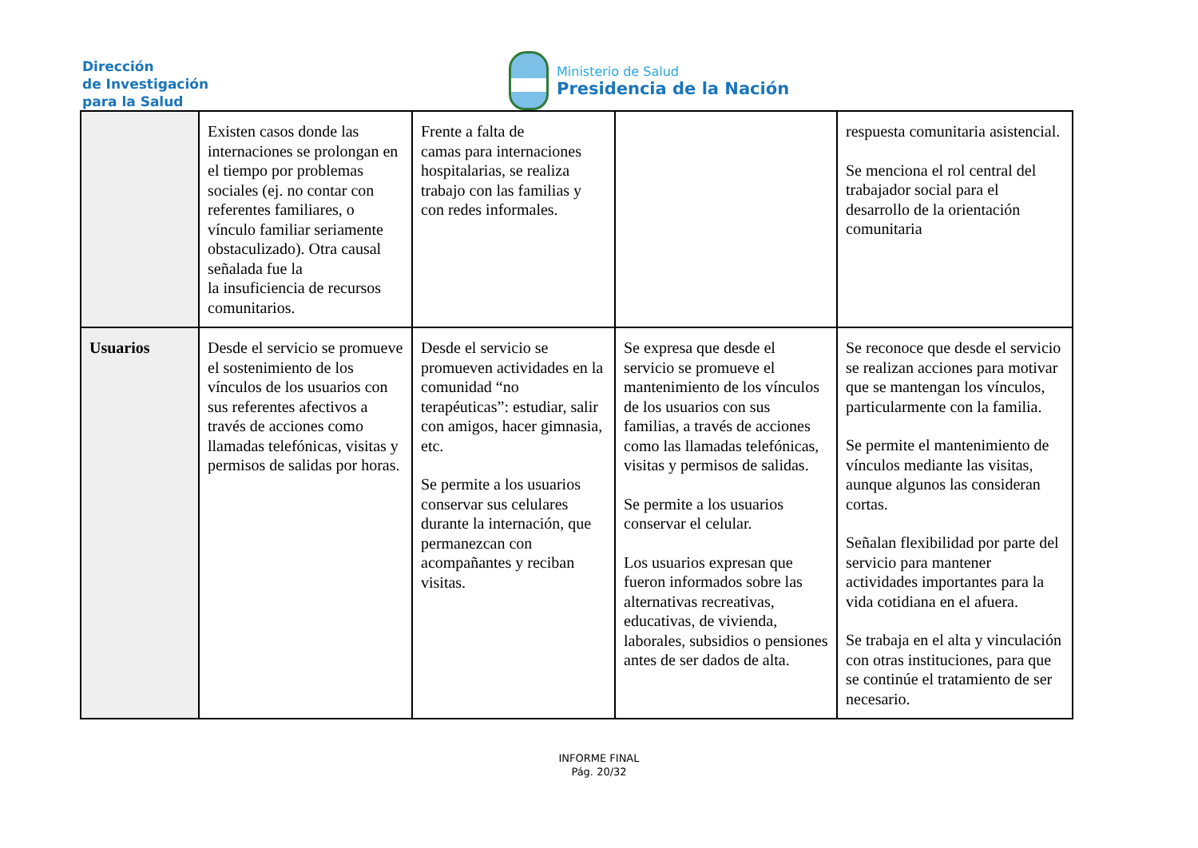Dirección
de Investigación
para la Salud
Ministerio de Salud
Presidencia de la Nación
| | Existen casos donde las internaciones se prolongan en el tiempo por problemas sociales (ej. no contar con referentes familiares, o vínculo familiar seriamente obstaculizado). Otra causal señalada fue la la insuficiencia de recursos comunitarios. | Frente a falta de camas para internaciones hospitalarias, se realiza trabajo con las familias y con redes informales. | | respuesta comunitaria asistencial. Se menciona el rol central del trabajador social para el desarrollo de la orientación comunitaria |
| Usuarios | Desde el servicio se promueve el sostenimiento de los vínculos de los usuarios con sus referentes afectivos a través de acciones como llamadas telefónicas, visitas y permisos de salidas por horas. | Desde el servicio se promueven actividades en la comunidad “no terapéuticas”: estudiar, salir con amigos, hacer gimnasia, etc. Se permite a los usuarios conservar sus celulares durante la internación, que permanezcan con acompañantes y reciban visitas. | Se expresa que desde el servicio se promueve el mantenimiento de los vínculos de los usuarios con sus familias, a través de acciones como las llamadas telefónicas, visitas y permisos de salidas. Se permite a los usuarios conservar el celular. Los usuarios expresan que fueron informados sobre las alternativas recreativas, educativas, de vivienda, laborales, subsidios o pensiones antes de ser dados de alta. | Se reconoce que desde el servicio se realizan acciones para motivar que se mantengan los vínculos, particularmente con la familia. Se permite el mantenimiento de vínculos mediante las visitas, aunque algunos las consideran cortas. Señalan flexibilidad por parte del servicio para mantener actividades importantes para la vida cotidiana en el afuera. Se trabaja en el alta y vinculación con otras instituciones, para que se continúe el tratamiento de ser necesario. |
INFORME FINAL
Pág. 20/32